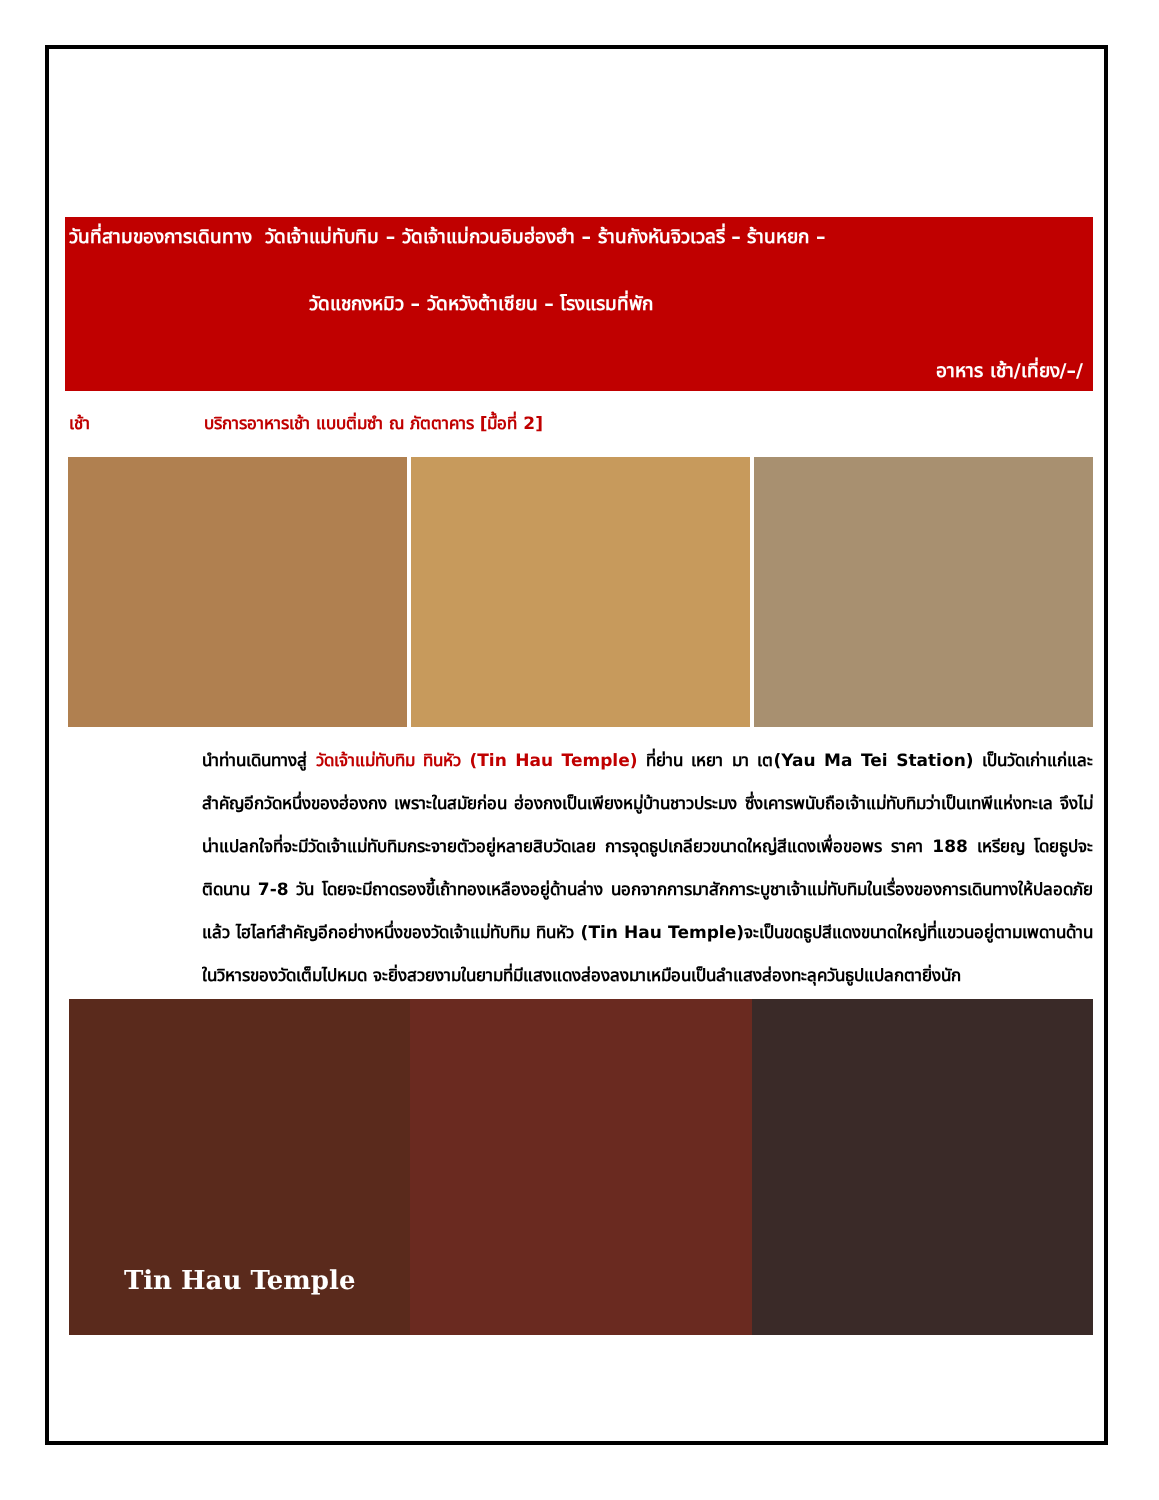วันที่สามของการเดินทาง วัดเจ้าแม่ทับทิม – วัดเจ้าแม่กวนอิมฮ่องฮำ – ร้านกังหันจิวเวลรี่ – ร้านหยก –
วัดแชกงหมิว – วัดหวังต้าเซียน – โรงแรมที่พัก
อาหาร เช้า/เที่ยง/–/
เช้า บริการอาหารเช้า แบบติ่มซำ ณ ภัตตาคาร [มื้อที่ 2]
นำท่านเดินทางสู่ วัดเจ้าแม่ทับทิม ทินหัว (Tin Hau Temple) ที่ย่าน เหยา มา เต(Yau Ma Tei Station) เป็นวัดเก่าแก่และสำคัญอีกวัดหนึ่งของฮ่องกง เพราะในสมัยก่อน ฮ่องกงเป็นเพียงหมู่บ้านชาวประมง ซึ่งเคารพนับถือเจ้าแม่ทับทิมว่าเป็นเทพีแห่งทะเล จึงไม่น่าแปลกใจที่จะมีวัดเจ้าแม่ทับทิมกระจายตัวอยู่หลายสิบวัดเลย การจุดธูปเกลียวขนาดใหญ่สีแดงเพื่อขอพร ราคา 188 เหรียญ โดยธูปจะติดนาน 7-8 วัน โดยจะมีถาดรองขี้เถ้าทองเหลืองอยู่ด้านล่าง นอกจากการมาสักการะบูชาเจ้าแม่ทับทิมในเรื่องของการเดินทางให้ปลอดภัยแล้ว ไฮไลท์สำคัญอีกอย่างหนึ่งของวัดเจ้าแม่ทับทิม ทินหัว (Tin Hau Temple)จะเป็นขดธูปสีแดงขนาดใหญ่ที่แขวนอยู่ตามเพดานด้านในวิหารของวัดเต็มไปหมด จะยิ่งสวยงามในยามที่มีแสงแดงส่องลงมาเหมือนเป็นลำแสงส่องทะลุควันธูปแปลกตายิ่งนัก
Tin Hau Temple